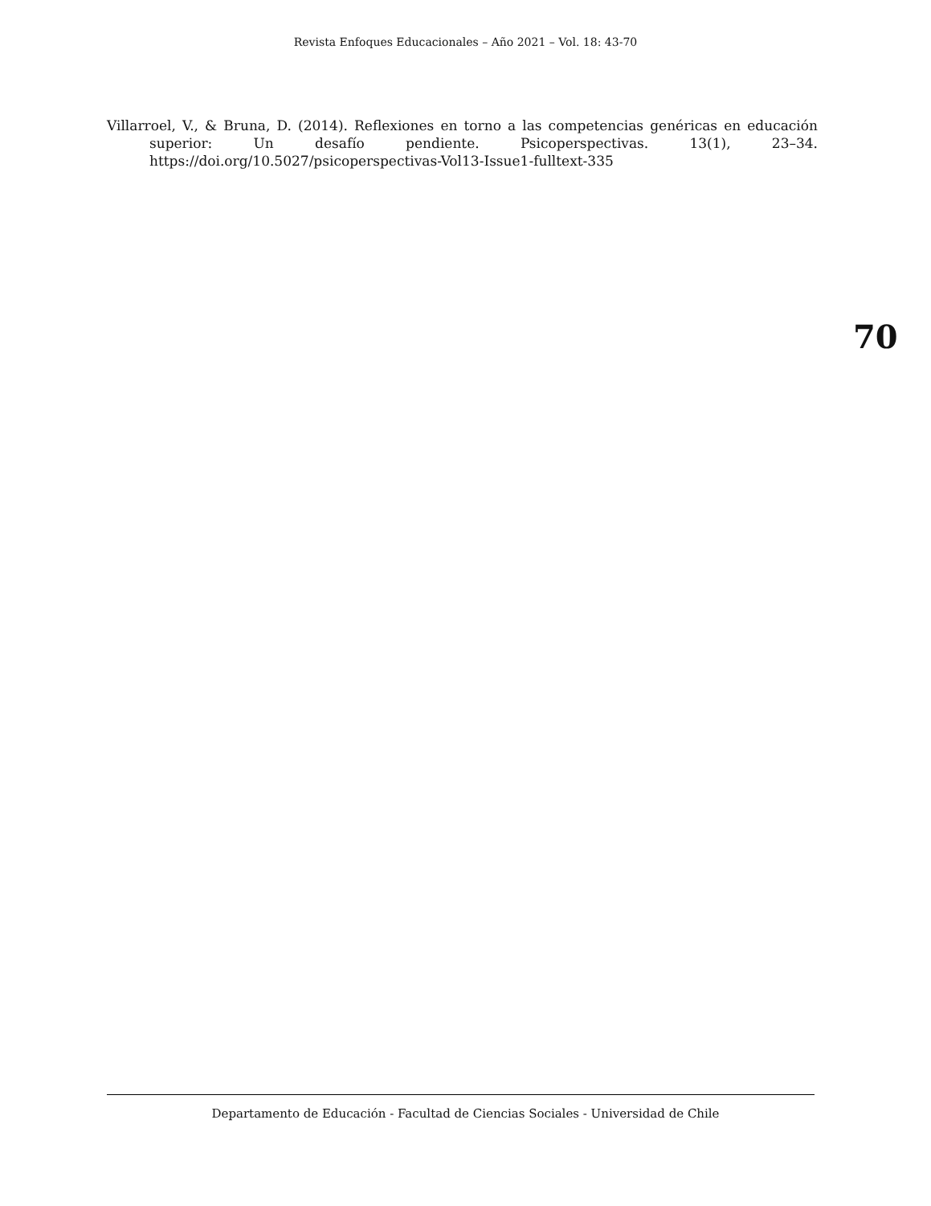Revista Enfoques Educacionales – Año 2021 – Vol. 18: 43-70
Villarroel, V., & Bruna, D. (2014). Reflexiones en torno a las competencias genéricas en educación superior: Un desafío pendiente. Psicoperspectivas. 13(1), 23–34. https://doi.org/10.5027/psicoperspectivas-Vol13-Issue1-fulltext-335
70
Departamento de Educación - Facultad de Ciencias Sociales - Universidad de Chile